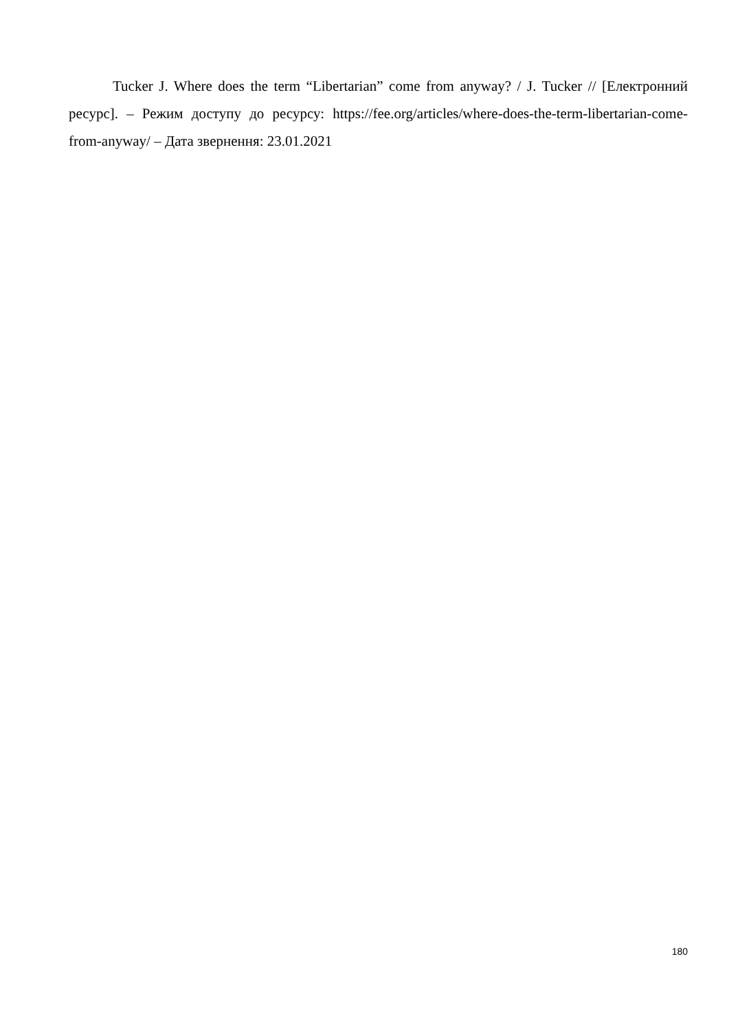Tucker J. Where does the term “Libertarian” come from anyway? / J. Tucker // [Електронний ресурс]. – Режим доступу до ресурсу: https://fee.org/articles/where-does-the-term-libertarian-come-from-anyway/ – Дата звернення: 23.01.2021
180